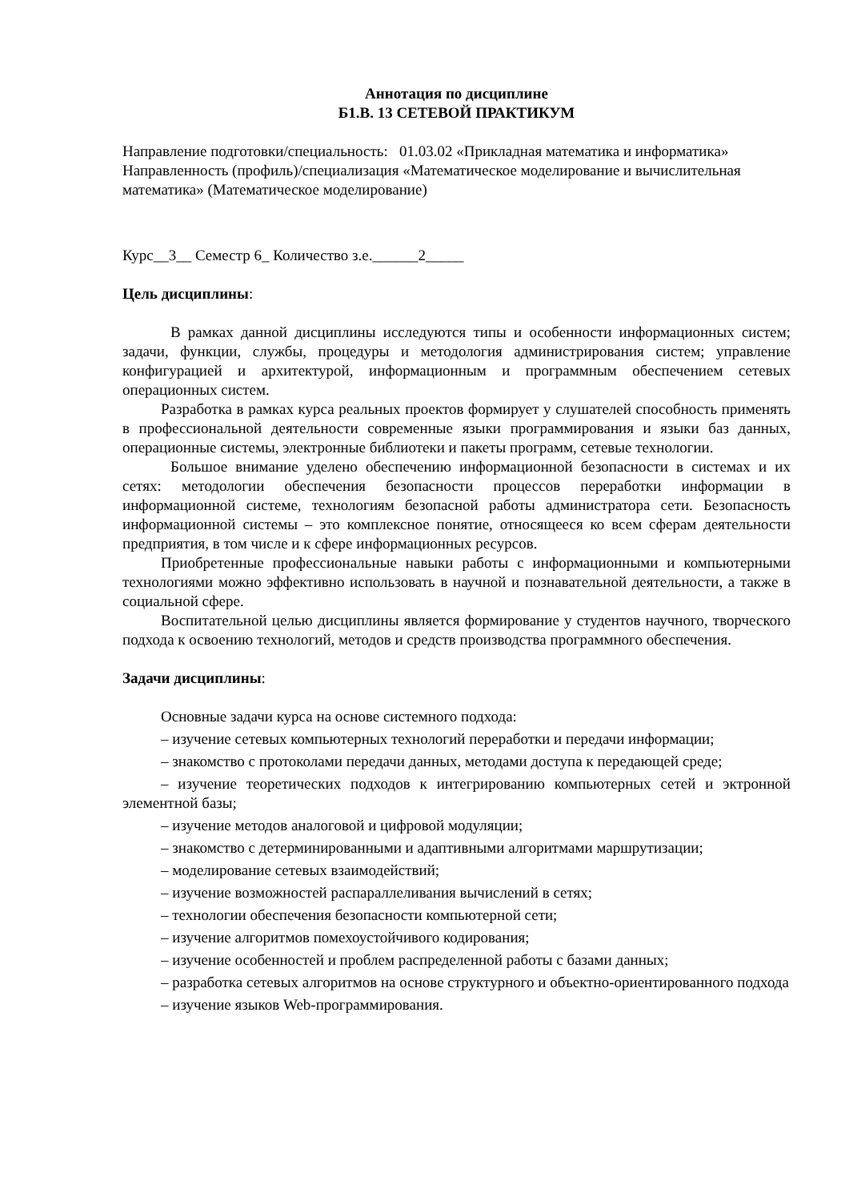Аннотация по дисциплине
Б1.В. 13 СЕТЕВОЙ ПРАКТИКУМ
Направление подготовки/специальность: 01.03.02 «Прикладная математика и информатика»
Направленность (профиль)/специализация «Математическое моделирование и вычислительная математика» (Математическое моделирование)
Курс__3__ Семестр 6_ Количество з.е.______2_____
Цель дисциплины:
В рамках данной дисциплины исследуются типы и особенности информационных систем; задачи, функции, службы, процедуры и методология администрирования систем; управление конфигурацией и архитектурой, информационным и программным обеспечением сетевых операционных систем.
Разработка в рамках курса реальных проектов формирует у слушателей способность применять в профессиональной деятельности современные языки программирования и языки баз данных, операционные системы, электронные библиотеки и пакеты программ, сетевые технологии.
Большое внимание уделено обеспечению информационной безопасности в системах и их сетях: методологии обеспечения безопасности процессов переработки информации в информационной системе, технологиям безопасной работы администратора сети. Безопасность информационной системы – это комплексное понятие, относящееся ко всем сферам деятельности предприятия, в том числе и к сфере информационных ресурсов.
Приобретенные профессиональные навыки работы с информационными и компьютерными технологиями можно эффективно использовать в научной и познавательной деятельности, а также в социальной сфере.
Воспитательной целью дисциплины является формирование у студентов научного, творческого подхода к освоению технологий, методов и средств производства программного обеспечения.
Задачи дисциплины:
Основные задачи курса на основе системного подхода:
– изучение сетевых компьютерных технологий переработки и передачи информации;
– знакомство с протоколами передачи данных, методами доступа к передающей среде;
– изучение теоретических подходов к интегрированию компьютерных сетей и эктронной элементной базы;
– изучение методов аналоговой и цифровой модуляции;
– знакомство с детерминированными и адаптивными алгоритмами маршрутизации;
– моделирование сетевых взаимодействий;
– изучение возможностей распараллеливания вычислений в сетях;
– технологии обеспечения безопасности компьютерной сети;
– изучение алгоритмов помехоустойчивого кодирования;
– изучение особенностей и проблем распределенной работы с базами данных;
– разработка сетевых алгоритмов на основе структурного и объектно-ориентированного подхода
– изучение языков Web-программирования.